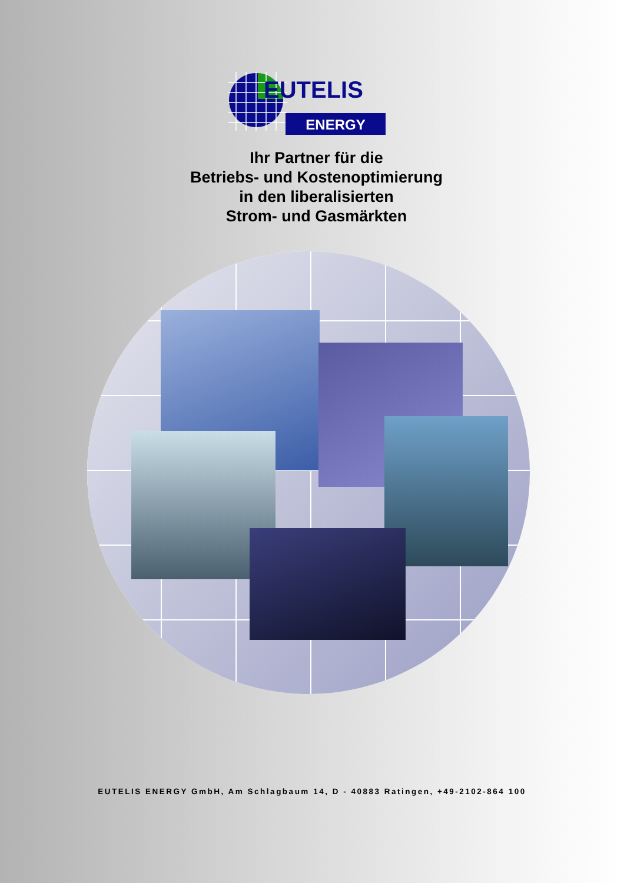EUTELIS
ENERGY
Ihr Partner für die
Betriebs- und Kostenoptimierung
in den liberalisierten
Strom- und Gasmärkten
EUTELIS ENERGY GmbH, Am Schlagbaum 14, D - 40883 Ratingen, +49-2102-864 100